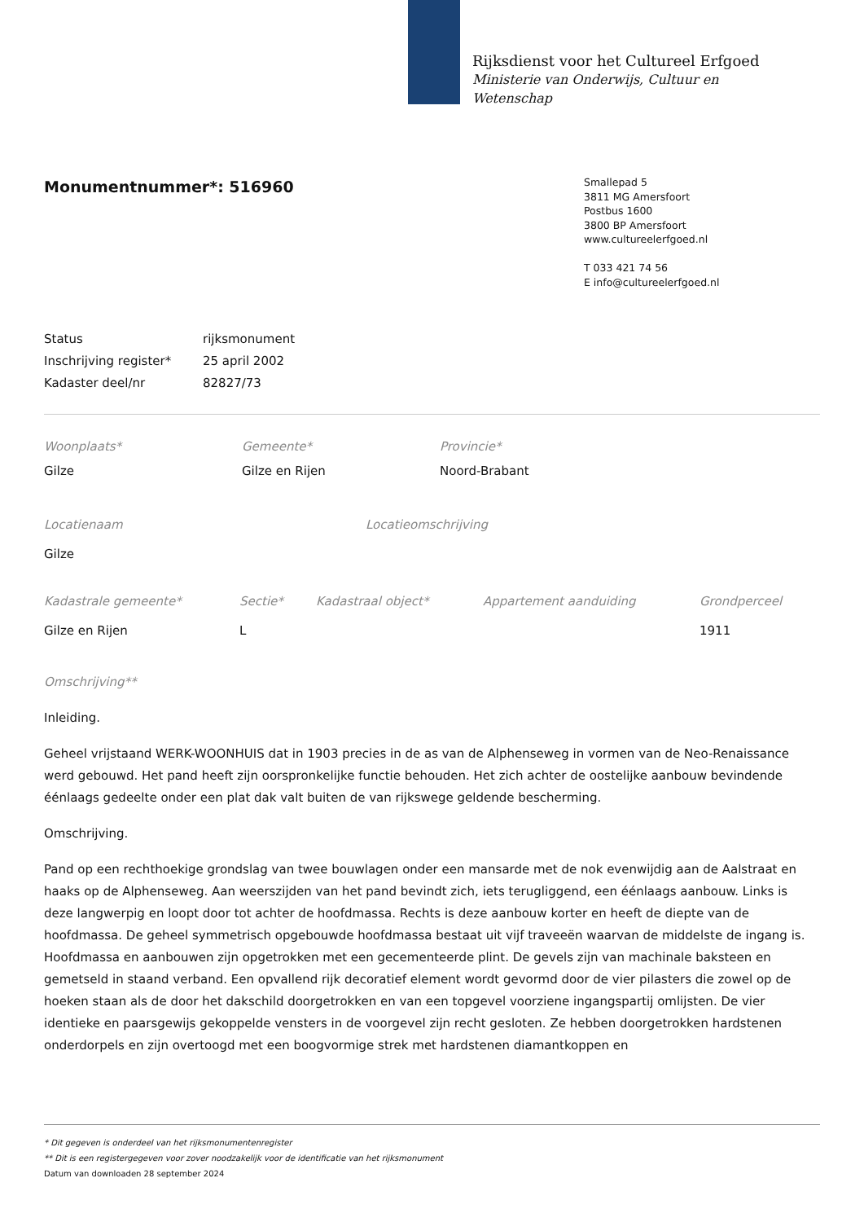Rijksdienst voor het Cultureel Erfgoed
Ministerie van Onderwijs, Cultuur en
Wetenschap
Monumentnummer*: 516960
Smallepad 5
3811 MG Amersfoort
Postbus 1600
3800 BP Amersfoort
www.cultureelerfgoed.nl
T 033 421 74 56
E info@cultureelerfgoed.nl
Status rijksmonument
Inschrijving register* 25 april 2002
Kadaster deel/nr 82827/73
Woonplaats*
Gilze
Gemeente*
Gilze en Rijen
Provincie*
Noord-Brabant
Locatienaam
Gilze
Locatieomschrijving
Kadastrale gemeente*
Gilze en Rijen
Sectie*
L
Kadastraal object* Appartement aanduiding Grondperceel
1911
Omschrijving**
Inleiding.
Geheel vrijstaand WERK-WOONHUIS dat in 1903 precies in de as van de Alphenseweg in vormen van de Neo-Renaissance werd gebouwd. Het pand heeft zijn oorspronkelijke functie behouden. Het zich achter de oostelijke aanbouw bevindende éénlaags gedeelte onder een plat dak valt buiten de van rijkswege geldende bescherming.
Omschrijving.
Pand op een rechthoekige grondslag van twee bouwlagen onder een mansarde met de nok evenwijdig aan de Aalstraat en haaks op de Alphenseweg. Aan weerszijden van het pand bevindt zich, iets terugliggend, een éénlaags aanbouw. Links is deze langwerpig en loopt door tot achter de hoofdmassa. Rechts is deze aanbouw korter en heeft de diepte van de hoofdmassa. De geheel symmetrisch opgebouwde hoofdmassa bestaat uit vijf traveeën waarvan de middelste de ingang is. Hoofdmassa en aanbouwen zijn opgetrokken met een gecementeerde plint. De gevels zijn van machinale baksteen en gemetseld in staand verband. Een opvallend rijk decoratief element wordt gevormd door de vier pilasters die zowel op de hoeken staan als de door het dakschild doorgetrokken en van een topgevel voorziene ingangspartij omlijsten. De vier identieke en paarsgewijs gekoppelde vensters in de voorgevel zijn recht gesloten. Ze hebben doorgetrokken hardstenen onderdorpels en zijn overtoogd met een boogvormige strek met hardstenen diamantkoppen en
* Dit gegeven is onderdeel van het rijksmonumentenregister
** Dit is een registergegeven voor zover noodzakelijk voor de identificatie van het rijksmonument
Datum van downloaden 28 september 2024